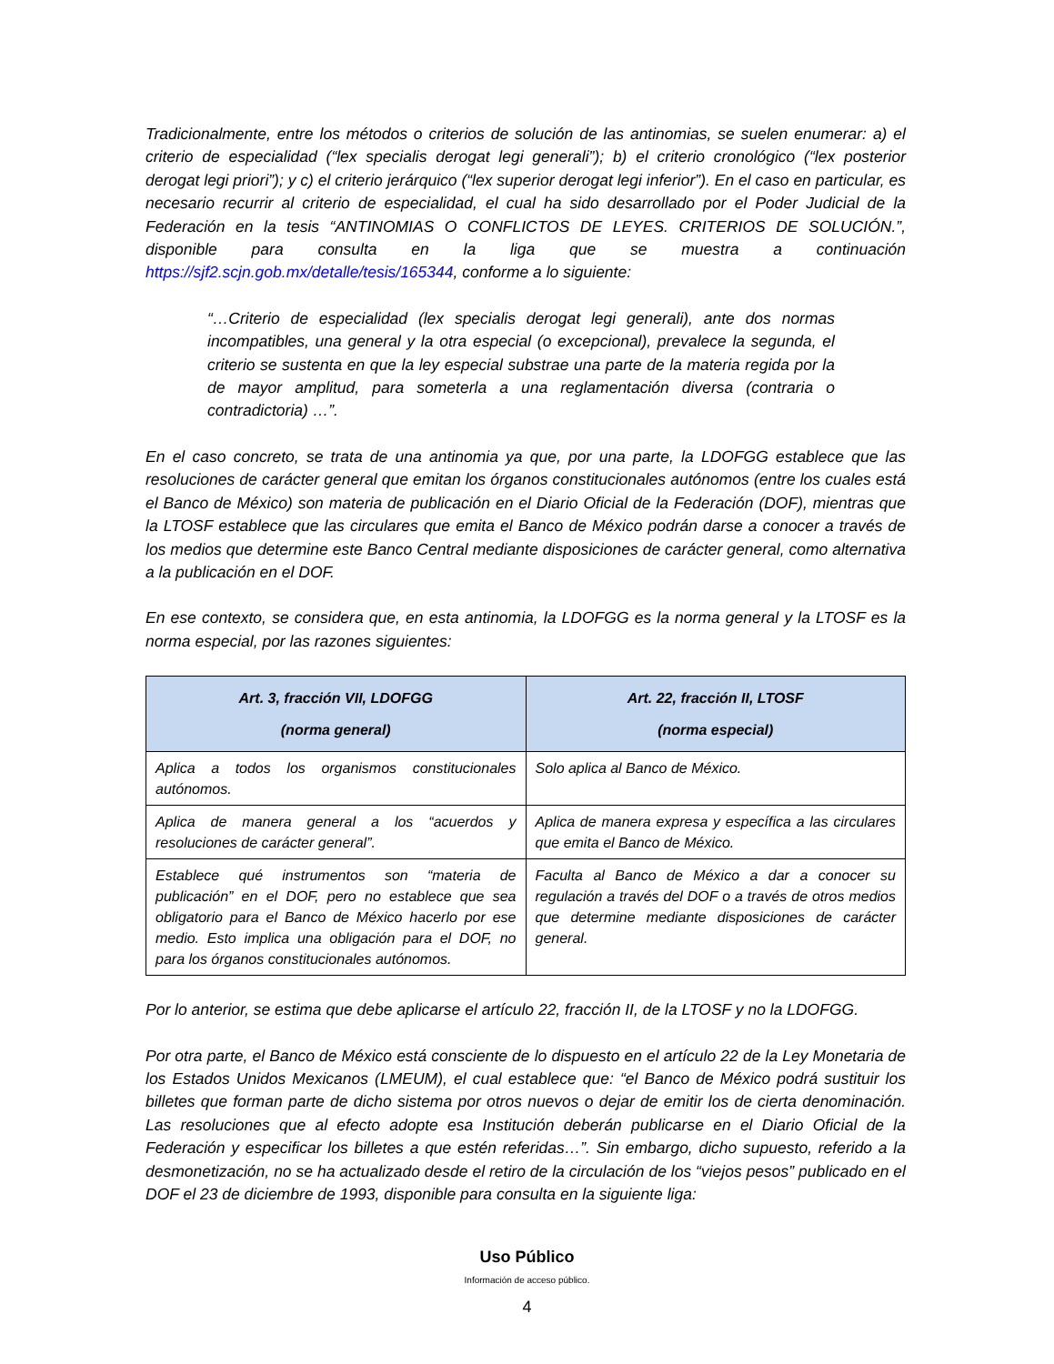Tradicionalmente, entre los métodos o criterios de solución de las antinomias, se suelen enumerar: a) el criterio de especialidad (“lex specialis derogat legi generali”); b) el criterio cronológico (“lex posterior derogat legi priori”); y c) el criterio jerárquico (“lex superior derogat legi inferior”). En el caso en particular, es necesario recurrir al criterio de especialidad, el cual ha sido desarrollado por el Poder Judicial de la Federación en la tesis “ANTINOMIAS O CONFLICTOS DE LEYES. CRITERIOS DE SOLUCIÓN.”, disponible para consulta en la liga que se muestra a continuación https://sjf2.scjn.gob.mx/detalle/tesis/165344, conforme a lo siguiente:
“…Criterio de especialidad (lex specialis derogat legi generali), ante dos normas incompatibles, una general y la otra especial (o excepcional), prevalece la segunda, el criterio se sustenta en que la ley especial substrae una parte de la materia regida por la de mayor amplitud, para someterla a una reglamentación diversa (contraria o contradictoria) …”.
En el caso concreto, se trata de una antinomia ya que, por una parte, la LDOFGG establece que las resoluciones de carácter general que emitan los órganos constitucionales autónomos (entre los cuales está el Banco de México) son materia de publicación en el Diario Oficial de la Federación (DOF), mientras que la LTOSF establece que las circulares que emita el Banco de México podrán darse a conocer a través de los medios que determine este Banco Central mediante disposiciones de carácter general, como alternativa a la publicación en el DOF.
En ese contexto, se considera que, en esta antinomia, la LDOFGG es la norma general y la LTOSF es la norma especial, por las razones siguientes:
| Art. 3, fracción VII, LDOFGG (norma general) | Art. 22, fracción II, LTOSF (norma especial) |
| --- | --- |
| Aplica a todos los organismos constitucionales autónomos. | Solo aplica al Banco de México. |
| Aplica de manera general a los “acuerdos y resoluciones de carácter general”. | Aplica de manera expresa y específica a las circulares que emita el Banco de México. |
| Establece qué instrumentos son “materia de publicación” en el DOF, pero no establece que sea obligatorio para el Banco de México hacerlo por ese medio. Esto implica una obligación para el DOF, no para los órganos constitucionales autónomos. | Faculta al Banco de México a dar a conocer su regulación a través del DOF o a través de otros medios que determine mediante disposiciones de carácter general. |
Por lo anterior, se estima que debe aplicarse el artículo 22, fracción II, de la LTOSF y no la LDOFGG.
Por otra parte, el Banco de México está consciente de lo dispuesto en el artículo 22 de la Ley Monetaria de los Estados Unidos Mexicanos (LMEUM), el cual establece que: “el Banco de México podrá sustituir los billetes que forman parte de dicho sistema por otros nuevos o dejar de emitir los de cierta denominación. Las resoluciones que al efecto adopte esa Institución deberán publicarse en el Diario Oficial de la Federación y especificar los billetes a que estén referidas…”. Sin embargo, dicho supuesto, referido a la desmonetización, no se ha actualizado desde el retiro de la circulación de los “viejos pesos” publicado en el DOF el 23 de diciembre de 1993, disponible para consulta en la siguiente liga:
Uso Público
Información de acceso público.
4